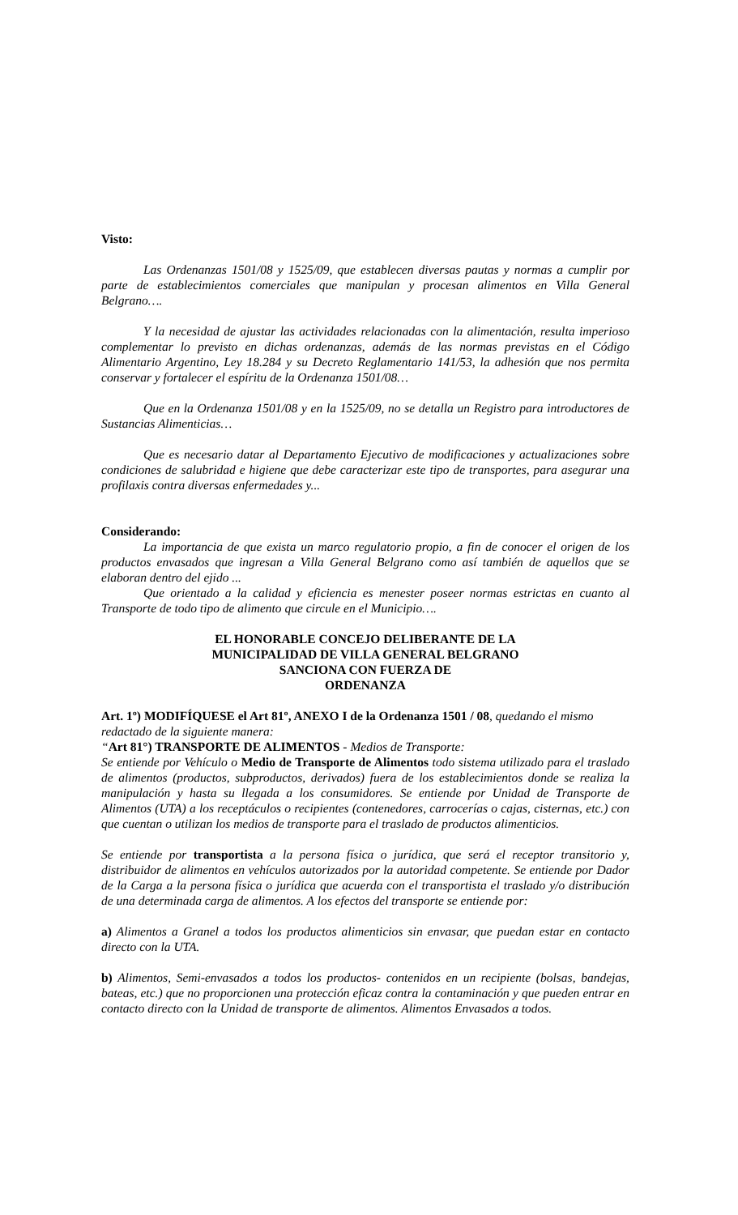Visto:
Las Ordenanzas 1501/08 y 1525/09, que establecen diversas pautas y normas a cumplir por parte de establecimientos comerciales que manipulan y procesan alimentos en Villa General Belgrano….
Y la necesidad de ajustar las actividades relacionadas con la alimentación, resulta imperioso complementar lo previsto en dichas ordenanzas, además de las normas previstas en el Código Alimentario Argentino, Ley 18.284 y su Decreto Reglamentario 141/53, la adhesión que nos permita conservar y fortalecer el espíritu de la Ordenanza 1501/08…
Que en la Ordenanza 1501/08 y en la 1525/09, no se detalla un Registro para introductores de Sustancias Alimenticias…
Que es necesario datar al Departamento Ejecutivo de modificaciones y actualizaciones sobre condiciones de salubridad e higiene que debe caracterizar este tipo de transportes, para asegurar una profilaxis contra diversas enfermedades y...
Considerando:
La importancia de que exista un marco regulatorio propio, a fin de conocer el origen de los productos envasados que ingresan a Villa General Belgrano como así también de aquellos que se elaboran dentro del ejido ...
Que orientado a la calidad y eficiencia es menester poseer normas estrictas en cuanto al Transporte de todo tipo de alimento que circule en el Municipio….
EL HONORABLE CONCEJO DELIBERANTE DE LA
MUNICIPALIDAD DE VILLA GENERAL BELGRANO
SANCIONA CON FUERZA DE
ORDENANZA
Art. 1º) MODIFÍQUESE el Art 81º, ANEXO I de la Ordenanza 1501 / 08, quedando el mismo redactado de la siguiente manera:
“Art 81°) TRANSPORTE DE ALIMENTOS - Medios de Transporte:
Se entiende por Vehículo o Medio de Transporte de Alimentos todo sistema utilizado para el traslado de alimentos (productos, subproductos, derivados) fuera de los establecimientos donde se realiza la manipulación y hasta su llegada a los consumidores. Se entiende por Unidad de Transporte de Alimentos (UTA) a los receptáculos o recipientes (contenedores, carrocerías o cajas, cisternas, etc.) con que cuentan o utilizan los medios de transporte para el traslado de productos alimenticios.
Se entiende por transportista a la persona física o jurídica, que será el receptor transitorio y, distribuidor de alimentos en vehículos autorizados por la autoridad competente. Se entiende por Dador de la Carga a la persona física o jurídica que acuerda con el transportista el traslado y/o distribución de una determinada carga de alimentos. A los efectos del transporte se entiende por:
a) Alimentos a Granel a todos los productos alimenticios sin envasar, que puedan estar en contacto directo con la UTA.
b) Alimentos, Semi-envasados a todos los productos- contenidos en un recipiente (bolsas, bandejas, bateas, etc.) que no proporcionen una protección eficaz contra la contaminación y que pueden entrar en contacto directo con la Unidad de transporte de alimentos. Alimentos Envasados a todos.